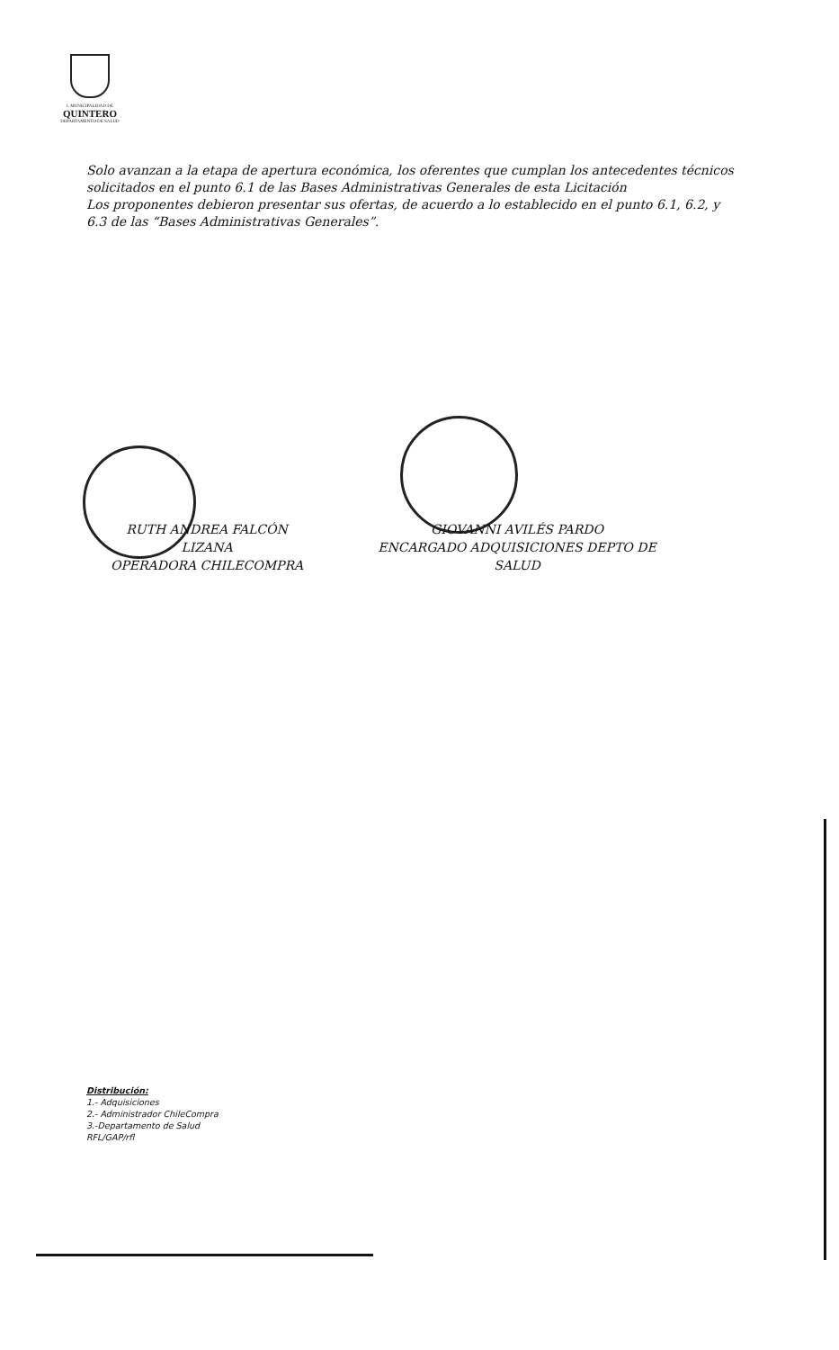I. MUNICIPALIDAD DE
QUINTERO
DEPARTAMENTO DE SALUD
Solo avanzan a la etapa de apertura económica, los oferentes que cumplan los antecedentes técnicos solicitados en el punto 6.1 de las Bases Administrativas Generales de esta Licitación
Los proponentes debieron presentar sus ofertas, de acuerdo a lo establecido en el punto 6.1, 6.2, y 6.3 de las “Bases Administrativas Generales”.
RUTH ANDREA FALCÓN LIZANA
OPERADORA CHILECOMPRA
GIOVANNI AVILÉS PARDO
ENCARGADO ADQUISICIONES DEPTO DE SALUD
Distribución:
1.- Adquisiciones
2.- Administrador ChileCompra
3.-Departamento de Salud
RFL/GAP/rfl